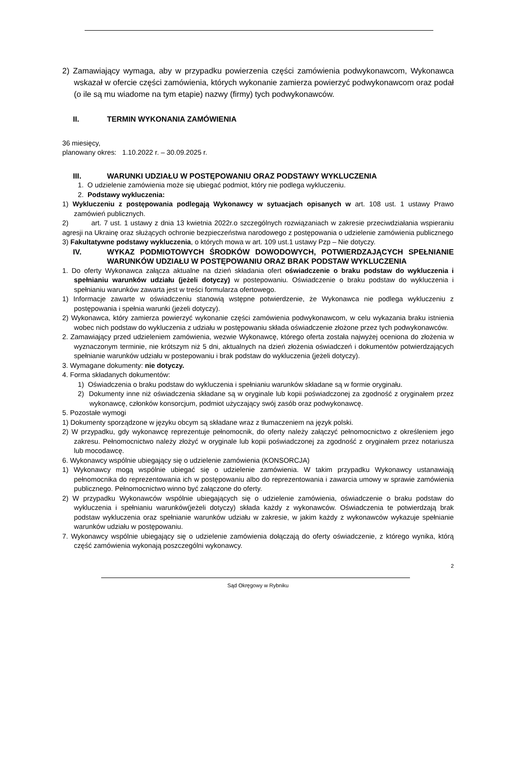2) Zamawiający wymaga, aby w przypadku powierzenia części zamówienia podwykonawcom, Wykonawca wskazał w ofercie części zamówienia, których wykonanie zamierza powierzyć podwykonawcom oraz podał (o ile są mu wiadome na tym etapie) nazwy (firmy) tych podwykonawców.
II. TERMIN WYKONANIA ZAMÓWIENIA
36 miesięcy,
planowany okres: 1.10.2022 r. – 30.09.2025 r.
III. WARUNKI UDZIAŁU W POSTĘPOWANIU ORAZ PODSTAWY WYKLUCZENIA
1. O udzielenie zamówienia może się ubiegać podmiot, który nie podlega wykluczeniu.
2. Podstawy wykluczenia:
1) Wykluczeniu z postępowania podlegają Wykonawcy w sytuacjach opisanych w art. 108 ust. 1 ustawy Prawo zamówień publicznych.
2) art. 7 ust. 1 ustawy z dnia 13 kwietnia 2022r.o szczególnych rozwiązaniach w zakresie przeciwdziałania wspieraniu agresji na Ukrainę oraz służących ochronie bezpieczeństwa narodowego z postępowania o udzielenie zamówienia publicznego
3) Fakultatywne podstawy wykluczenia, o których mowa w art. 109 ust.1 ustawy Pzp – Nie dotyczy.
IV. WYKAZ PODMIOTOWYCH ŚRODKÓW DOWODOWYCH, POTWIERDZAJĄCYCH SPEŁNIANIE WARUNKÓW UDZIAŁU W POSTĘPOWANIU ORAZ BRAK PODSTAW WYKLUCZENIA
1. Do oferty Wykonawca załącza aktualne na dzień składania ofert oświadczenie o braku podstaw do wykluczenia i spełnianiu warunków udziału (jeżeli dotyczy) w postepowaniu. Oświadczenie o braku podstaw do wykluczenia i spełnianiu warunków zawarta jest w treści formularza ofertowego.
1) Informacje zawarte w oświadczeniu stanowią wstępne potwierdzenie, że Wykonawca nie podlega wykluczeniu z postępowania i spełnia warunki (jeżeli dotyczy).
2) Wykonawca, który zamierza powierzyć wykonanie części zamówienia podwykonawcom, w celu wykazania braku istnienia wobec nich podstaw do wykluczenia z udziału w postępowaniu składa oświadczenie złożone przez tych podwykonawców.
2. Zamawiający przed udzieleniem zamówienia, wezwie Wykonawcę, którego oferta została najwyżej oceniona do złożenia w wyznaczonym terminie, nie krótszym niż 5 dni, aktualnych na dzień złożenia oświadczeń i dokumentów potwierdzających spełnianie warunków udziału w postepowaniu i brak podstaw do wykluczenia (jeżeli dotyczy).
3. Wymagane dokumenty: nie dotyczy.
4. Forma składanych dokumentów:
1) Oświadczenia o braku podstaw do wykluczenia i spełnianiu warunków składane są w formie oryginału.
2) Dokumenty inne niż oświadczenia składane są w oryginale lub kopii poświadczonej za zgodność z oryginałem przez wykonawcę, członków konsorcjum, podmiot użyczający swój zasób oraz podwykonawcę.
5. Pozostałe wymogi
1) Dokumenty sporządzone w języku obcym są składane wraz z tłumaczeniem na język polski.
2) W przypadku, gdy wykonawcę reprezentuje pełnomocnik, do oferty należy załączyć pełnomocnictwo z określeniem jego zakresu. Pełnomocnictwo należy złożyć w oryginale lub kopii poświadczonej za zgodność z oryginałem przez notariusza lub mocodawcę.
6. Wykonawcy wspólnie ubiegający się o udzielenie zamówienia (KONSORCJA)
1) Wykonawcy mogą wspólnie ubiegać się o udzielenie zamówienia. W takim przypadku Wykonawcy ustanawiają pełnomocnika do reprezentowania ich w postępowaniu albo do reprezentowania i zawarcia umowy w sprawie zamówienia publicznego. Pełnomocnictwo winno być załączone do oferty.
2) W przypadku Wykonawców wspólnie ubiegających się o udzielenie zamówienia, oświadczenie o braku podstaw do wykluczenia i spełnianiu warunków(jeżeli dotyczy) składa każdy z wykonawców. Oświadczenia te potwierdzają brak podstaw wykluczenia oraz spełnianie warunków udziału w zakresie, w jakim każdy z wykonawców wykazuje spełnianie warunków udziału w postępowaniu.
7. Wykonawcy wspólnie ubiegający się o udzielenie zamówienia dołączają do oferty oświadczenie, z którego wynika, którą część zamówienia wykonają poszczególni wykonawcy.
2
Sąd Okręgowy w Rybniku